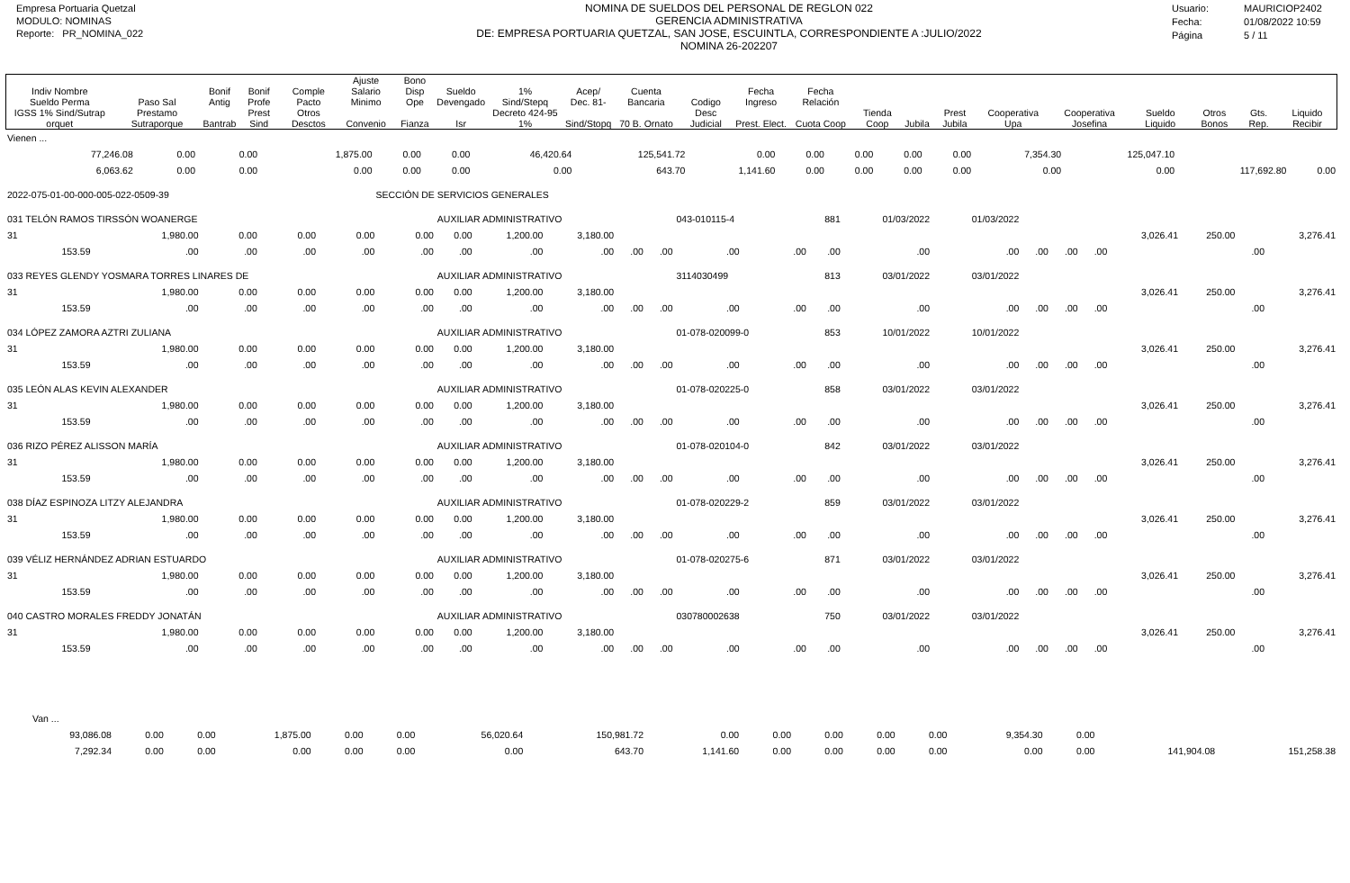Empresa Portuaria Quetzal
MODULO: NOMINAS
Reporte: PR_NOMINA_022
NOMINA DE SUELDOS DEL PERSONAL DE REGLON 022
GERENCIA ADMINISTRATIVA
DE: EMPRESA PORTUARIA QUETZAL, SAN JOSE, ESCUINTLA, CORRESPONDIENTE A :JULIO/2022
NOMINA 26-202207
Usuario: MAURICIOP2402
Fecha: 01/08/2022 10:59
Página 5 / 11
| Indiv Nombre Sueldo Perma | Paso Sal | Bonif Antig | Bonif Profe | Comple Pacto | Ajuste Salario Minimo | Bono Disp Ope | Sueldo Devengado | 1% Sind/Stepq | Acep/ Dec. 81- | Cuenta Bancaria | Codigo | Fecha Ingreso | Fecha Relación | | | | | | | | | |
| --- | --- | --- | --- | --- | --- | --- | --- | --- | --- | --- | --- | --- | --- | --- | --- | --- | --- | --- | --- | --- | --- | --- |
| IGSS 1% Sind/Sutrap orquet | Prestamo Sutraporque | Bantrab | Prest Sind | Otros Desctos | Convenio | Fianza | Isr | Decreto 424-95 1% | Sind/Stopq | 70 B. Ornato | Desc Judicial | Prest. Elect. | Cuota Coop | Tienda Coop | Jubila | Prest Jubila | Cooperativa Upa | Cooperativa Josefina | Sueldo Liquido | Otros Bonos | Gts. Rep. | Liquido Recibir |
| Vienen ... | | | | | | | | | | | | | | | | |
| 77,246.08 | 0.00 | 0.00 | 1,875.00 | 0.00 | 0.00 | 46,420.64 | 125,541.72 | 0.00 | 0.00 | 0.00 | 0.00 | 0.00 | 7,354.30 | 125,047.10 | | |
| 6,063.62 | 0.00 | 0.00 | 0.00 | 0.00 | 0.00 | 0.00 | 643.70 | 1,141.60 | 0.00 | 0.00 | 0.00 | 0.00 | 0.00 | 0.00 | 117,692.80 | 0.00 |
| 2022-075-01-00-000-005-022-0509-39 | | | | SECCIÓN DE SERVICIOS GENERALES | | | | | | | | | | | | |
| 031 TELÓN RAMOS TIRSSÓN WOANERGE | | | | | | AUXILIAR ADMINISTRATIVO | | | | | 043-010115-4 | | 881 | 01/03/2022 | 01/03/2022 | | | | | | | |
| 31 | 1,980.00 | 0.00 | 0.00 | 0.00 | 0.00 | 0.00 | 1,200.00 | 3,180.00 | | | | | | | | | | | 3,026.41 | 250.00 | | 3,276.41 |
| 153.59 | .00 | .00 | .00 | .00 | .00 | .00 | .00 | .00 | .00 | .00 | .00 | .00 | .00 | .00 | .00 | .00 | .00 | .00 | | | .00 | |
| 033 REYES GLENDY YOSMARA TORRES LINARES DE | | | | | | AUXILIAR ADMINISTRATIVO | | | | | 3114030499 | | 813 | 03/01/2022 | 03/01/2022 | | | | | | | |
| 31 | 1,980.00 | 0.00 | 0.00 | 0.00 | 0.00 | 0.00 | 1,200.00 | 3,180.00 | | | | | | | | | | | 3,026.41 | 250.00 | | 3,276.41 |
| 153.59 | .00 | .00 | .00 | .00 | .00 | .00 | .00 | .00 | .00 | .00 | .00 | .00 | .00 | .00 | .00 | .00 | .00 | .00 | | | .00 | |
| 034 LÓPEZ ZAMORA AZTRI ZULIANA | | | | | | AUXILIAR ADMINISTRATIVO | | | | | 01-078-020099-0 | | 853 | 10/01/2022 | 10/01/2022 | | | | | | | |
| 31 | 1,980.00 | 0.00 | 0.00 | 0.00 | 0.00 | 0.00 | 1,200.00 | 3,180.00 | | | | | | | | | | | 3,026.41 | 250.00 | | 3,276.41 |
| 153.59 | .00 | .00 | .00 | .00 | .00 | .00 | .00 | .00 | .00 | .00 | .00 | .00 | .00 | .00 | .00 | .00 | .00 | .00 | | | .00 | |
| 035 LEÓN ALAS KEVIN ALEXANDER | | | | | | AUXILIAR ADMINISTRATIVO | | | | | 01-078-020225-0 | | 858 | 03/01/2022 | 03/01/2022 | | | | | | | |
| 31 | 1,980.00 | 0.00 | 0.00 | 0.00 | 0.00 | 0.00 | 1,200.00 | 3,180.00 | | | | | | | | | | | 3,026.41 | 250.00 | | 3,276.41 |
| 153.59 | .00 | .00 | .00 | .00 | .00 | .00 | .00 | .00 | .00 | .00 | .00 | .00 | .00 | .00 | .00 | .00 | .00 | .00 | | | .00 | |
| 036 RIZO PÉREZ ALISSON MARÍA | | | | | | AUXILIAR ADMINISTRATIVO | | | | | 01-078-020104-0 | | 842 | 03/01/2022 | 03/01/2022 | | | | | | | |
| 31 | 1,980.00 | 0.00 | 0.00 | 0.00 | 0.00 | 0.00 | 1,200.00 | 3,180.00 | | | | | | | | | | | 3,026.41 | 250.00 | | 3,276.41 |
| 153.59 | .00 | .00 | .00 | .00 | .00 | .00 | .00 | .00 | .00 | .00 | .00 | .00 | .00 | .00 | .00 | .00 | .00 | .00 | | | .00 | |
| 038 DÍAZ ESPINOZA LITZY ALEJANDRA | | | | | | AUXILIAR ADMINISTRATIVO | | | | | 01-078-020229-2 | | 859 | 03/01/2022 | 03/01/2022 | | | | | | | |
| 31 | 1,980.00 | 0.00 | 0.00 | 0.00 | 0.00 | 0.00 | 1,200.00 | 3,180.00 | | | | | | | | | | | 3,026.41 | 250.00 | | 3,276.41 |
| 153.59 | .00 | .00 | .00 | .00 | .00 | .00 | .00 | .00 | .00 | .00 | .00 | .00 | .00 | .00 | .00 | .00 | .00 | .00 | | | .00 | |
| 039 VÉLIZ HERNÁNDEZ ADRIAN ESTUARDO | | | | | | AUXILIAR ADMINISTRATIVO | | | | | 01-078-020275-6 | | 871 | 03/01/2022 | 03/01/2022 | | | | | | | |
| 31 | 1,980.00 | 0.00 | 0.00 | 0.00 | 0.00 | 0.00 | 1,200.00 | 3,180.00 | | | | | | | | | | | 3,026.41 | 250.00 | | 3,276.41 |
| 153.59 | .00 | .00 | .00 | .00 | .00 | .00 | .00 | .00 | .00 | .00 | .00 | .00 | .00 | .00 | .00 | .00 | .00 | .00 | | | .00 | |
| 040 CASTRO MORALES FREDDY JONATÁN | | | | | | AUXILIAR ADMINISTRATIVO | | | | | 030780002638 | | 750 | 03/01/2022 | 03/01/2022 | | | | | | | |
| 31 | 1,980.00 | 0.00 | 0.00 | 0.00 | 0.00 | 0.00 | 1,200.00 | 3,180.00 | | | | | | | | | | | 3,026.41 | 250.00 | | 3,276.41 |
| 153.59 | .00 | .00 | .00 | .00 | .00 | .00 | .00 | .00 | .00 | .00 | .00 | .00 | .00 | .00 | .00 | .00 | .00 | .00 | | | .00 | |
| Van ... | | | | | | | | | | | | | | | | |
| 93,086.08 | 0.00 | 0.00 | 1,875.00 | 0.00 | 0.00 | 56,020.64 | 150,981.72 | 0.00 | 0.00 | 0.00 | 0.00 | 0.00 | 9,354.30 | 0.00 | | |
| 7,292.34 | 0.00 | 0.00 | 0.00 | 0.00 | 0.00 | 0.00 | 643.70 | 1,141.60 | 0.00 | 0.00 | 0.00 | 0.00 | 0.00 | 0.00 | 141,904.08 | 151,258.38 |